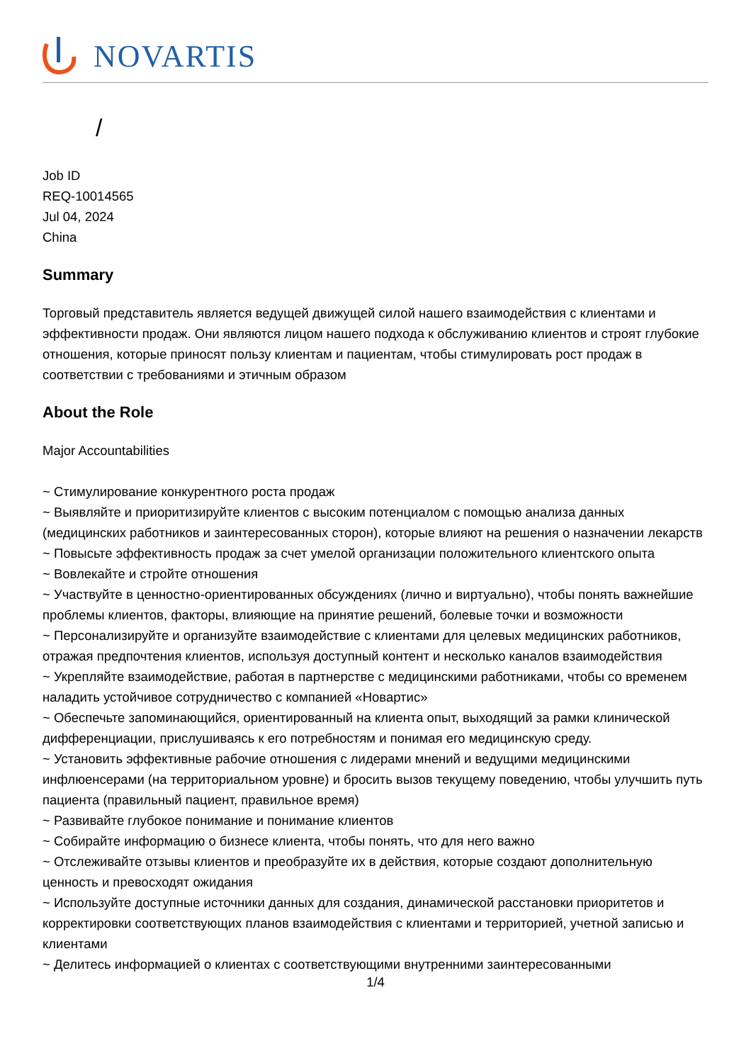NOVARTIS
/
Job ID
REQ-10014565
Jul 04, 2024
China
Summary
Торговый представитель является ведущей движущей силой нашего взаимодействия с клиентами и эффективности продаж. Они являются лицом нашего подхода к обслуживанию клиентов и строят глубокие отношения, которые приносят пользу клиентам и пациентам, чтобы стимулировать рост продаж в соответствии с требованиями и этичным образом
About the Role
Major Accountabilities
~ Стимулирование конкурентного роста продаж
~ Выявляйте и приоритизируйте клиентов с высоким потенциалом с помощью анализа данных (медицинских работников и заинтересованных сторон), которые влияют на решения о назначении лекарств
~ Повысьте эффективность продаж за счет умелой организации положительного клиентского опыта
~ Вовлекайте и стройте отношения
~ Участвуйте в ценностно-ориентированных обсуждениях (лично и виртуально), чтобы понять важнейшие проблемы клиентов, факторы, влияющие на принятие решений, болевые точки и возможности
~ Персонализируйте и организуйте взаимодействие с клиентами для целевых медицинских работников, отражая предпочтения клиентов, используя доступный контент и несколько каналов взаимодействия
~ Укрепляйте взаимодействие, работая в партнерстве с медицинскими работниками, чтобы со временем наладить устойчивое сотрудничество с компанией «Новартис»
~ Обеспечьте запоминающийся, ориентированный на клиента опыт, выходящий за рамки клинической дифференциации, прислушиваясь к его потребностям и понимая его медицинскую среду.
~ Установить эффективные рабочие отношения с лидерами мнений и ведущими медицинскими инфлюенсерами (на территориальном уровне) и бросить вызов текущему поведению, чтобы улучшить путь пациента (правильный пациент, правильное время)
~ Развивайте глубокое понимание и понимание клиентов
~ Собирайте информацию о бизнесе клиента, чтобы понять, что для него важно
~ Отслеживайте отзывы клиентов и преобразуйте их в действия, которые создают дополнительную ценность и превосходят ожидания
~ Используйте доступные источники данных для создания, динамической расстановки приоритетов и корректировки соответствующих планов взаимодействия с клиентами и территорией, учетной записью и клиентами
~ Делитесь информацией о клиентах с соответствующими внутренними заинтересованными
1/4